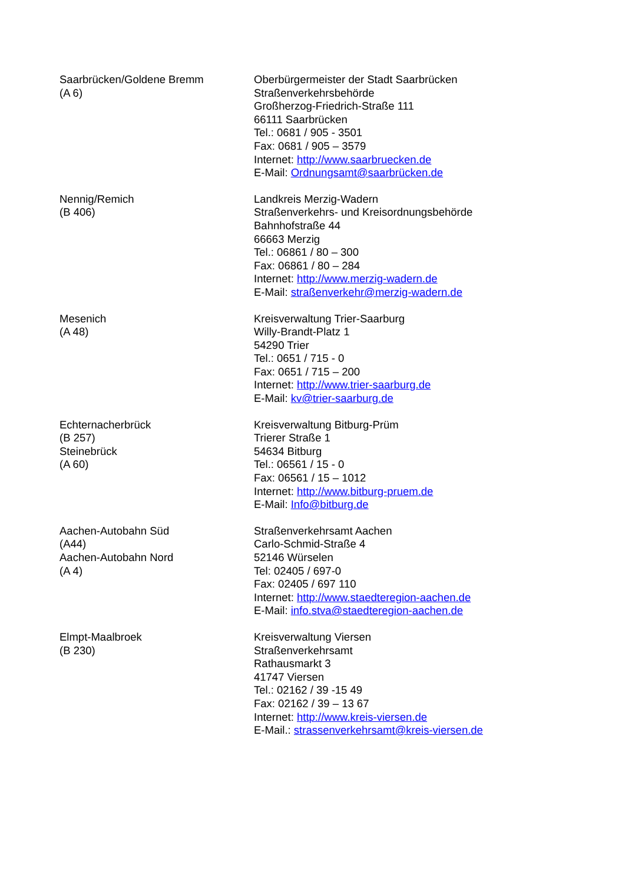| Saarbrücken/Goldene Bremm (A 6) | Oberbürgermeister der Stadt Saarbrücken Straßenverkehrsbehörde Großherzog-Friedrich-Straße 111 66111 Saarbrücken Tel.: 0681 / 905 - 3501 Fax: 0681 / 905 – 3579 Internet: http://www.saarbruecken.de E-Mail: Ordnungsamt@saarbrücken.de |
| Nennig/Remich (B 406) | Landkreis Merzig-Wadern Straßenverkehrs- und Kreisordnungsbehörde Bahnhofstraße 44 66663 Merzig Tel.: 06861 / 80 – 300 Fax: 06861 / 80 – 284 Internet: http://www.merzig-wadern.de E-Mail: straßenverkehr@merzig-wadern.de |
| Mesenich (A 48) | Kreisverwaltung Trier-Saarburg Willy-Brandt-Platz 1 54290 Trier Tel.: 0651 / 715 - 0 Fax: 0651 / 715 – 200 Internet: http://www.trier-saarburg.de E-Mail: kv@trier-saarburg.de |
| Echternacherbrück (B 257) Steinebrück (A 60) | Kreisverwaltung Bitburg-Prüm Trierer Straße 1 54634 Bitburg Tel.: 06561 / 15 - 0 Fax: 06561 / 15 – 1012 Internet: http://www.bitburg-pruem.de E-Mail: Info@bitburg.de |
| Aachen-Autobahn Süd (A44) Aachen-Autobahn Nord (A 4) | Straßenverkehrsamt Aachen Carlo-Schmid-Straße 4 52146 Würselen Tel: 02405 / 697-0 Fax: 02405 / 697 110 Internet: http://www.staedteregion-aachen.de E-Mail: info.stva@staedteregion-aachen.de |
| Elmpt-Maalbroek (B 230) | Kreisverwaltung Viersen Straßenverkehrsamt Rathausmarkt 3 41747 Viersen Tel.: 02162 / 39 -15 49 Fax: 02162 / 39 – 13 67 Internet: http://www.kreis-viersen.de E-Mail.: strassenverkehrsamt@kreis-viersen.de |